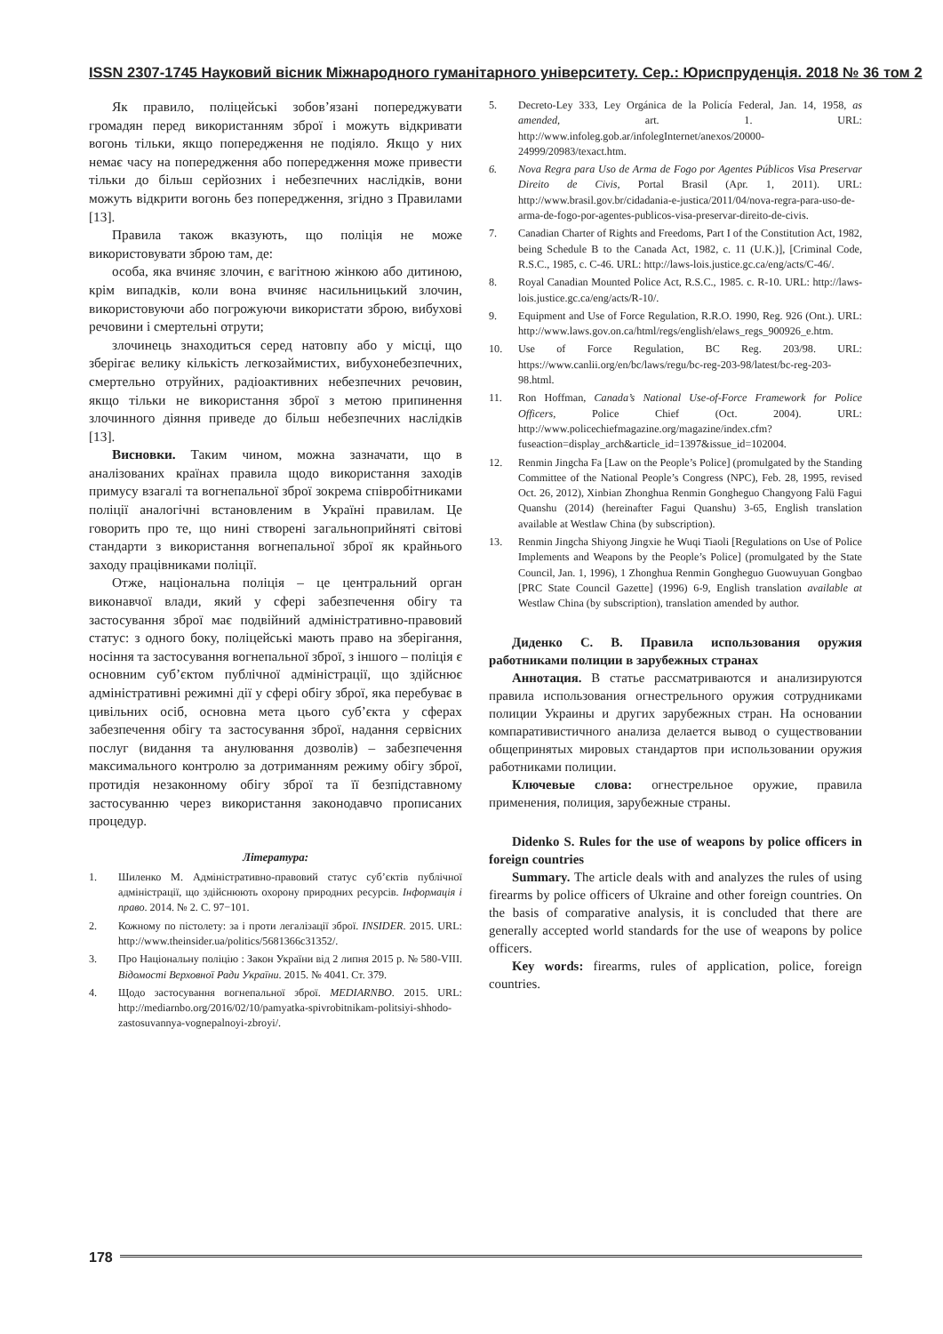ISSN 2307-1745 Науковий вісник Міжнародного гуманітарного університету. Сер.: Юриспруденція. 2018 № 36 том 2
Як правило, поліцейські зобов’язані попереджувати громадян перед використанням зброї і можуть відкривати вогонь тільки, якщо попередження не подіяло. Якщо у них немає часу на попередження або попередження може привести тільки до більш серйозних і небезпечних наслідків, вони можуть відкрити вогонь без попередження, згідно з Правилами [13].
Правила також вказують, що поліція не може використовувати зброю там, де:
особа, яка вчиняє злочин, є вагітною жінкою або дитиною, крім випадків, коли вона вчиняє насильницький злочин, використовуючи або погрожуючи використати зброю, вибухові речовини і смертельні отрути;
злочинець знаходиться серед натовпу або у місці, що зберігає велику кількість легкозаймистих, вибухонебезпечних, смертельно отруйних, радіоактивних небезпечних речовин, якщо тільки не використання зброї з метою припинення злочинного діяння приведе до більш небезпечних наслідків [13].
Висновки. Таким чином, можна зазначати, що в аналізованих країнах правила щодо використання заходів примусу взагалі та вогнепальної зброї зокрема співробітниками поліції аналогічні встановленим в Україні правилам. Це говорить про те, що нині створені загальноприйняті світові стандарти з використання вогнепальної зброї як крайнього заходу працівниками поліції.
Отже, національна поліція – це центральний орган виконавчої влади, який у сфері забезпечення обігу та застосування зброї має подвійний адміністративно-правовий статус: з одного боку, поліцейські мають право на зберігання, носіння та застосування вогнепальної зброї, з іншого – поліція є основним суб’єктом публічної адміністрації, що здійснює адміністративні режимні дії у сфері обігу зброї, яка перебуває в цивільних осіб, основна мета цього суб’єкта у сферах забезпечення обігу та застосування зброї, надання сервісних послуг (видання та анулювання дозволів) – забезпечення максимального контролю за дотриманням режиму обігу зброї, протидія незаконному обігу зброї та її безпідставному застосуванню через використання законодавчо прописаних процедур.
Література:
1. Шиленко М. Адміністративно-правовий статус суб’єктів публічної адміністрації, що здійснюють охорону природних ресурсів. Інформація і право. 2014. № 2. С. 97−101.
2. Кожному по пістолету: за і проти легалізації зброї. INSIDER. 2015. URL: http://www.theinsider.ua/politics/5681366c31352/.
3. Про Національну поліцію : Закон України від 2 липня 2015 р. № 580-VIII. Відомості Верховної Ради України. 2015. № 4041. Ст. 379.
4. Щодо застосування вогнепальної зброї. MEDIARNBO. 2015. URL: http://mediarnbo.org/2016/02/10/pamyatka-spivrobitnikam-politsiyi-shhodo-zastosuvannya-vognepalnoyi-zbroyi/.
5. Decreto-Ley 333, Ley Orgánica de la Policía Federal, Jan. 14, 1958, as amended, art. 1. URL: http://www.infoleg.gob.ar/infolegInternet/anexos/20000-24999/20983/texact.htm.
6. Nova Regra para Uso de Arma de Fogo por Agentes Públicos Visa Preservar Direito de Civis, Portal Brasil (Apr. 1, 2011). URL: http://www.brasil.gov.br/cidadania-e-justica/2011/04/nova-regra-para-uso-de-arma-de-fogo-por-agentes-publicos-visa-preservar-direito-de-civis.
7. Canadian Charter of Rights and Freedoms, Part I of the Constitution Act, 1982, being Schedule B to the Canada Act, 1982, c. 11 (U.K.)], [Criminal Code, R.S.C., 1985, c. C-46. URL: http://laws-lois.justice.gc.ca/eng/acts/C-46/.
8. Royal Canadian Mounted Police Act, R.S.C., 1985. c. R-10. URL: http://laws-lois.justice.gc.ca/eng/acts/R-10/.
9. Equipment and Use of Force Regulation, R.R.O. 1990, Reg. 926 (Ont.). URL: http://www.laws.gov.on.ca/html/regs/english/elaws_regs_900926_e.htm.
10. Use of Force Regulation, BC Reg. 203/98. URL: https://www.canlii.org/en/bc/laws/regu/bc-reg-203-98/latest/bc-reg-203-98.html.
11. Ron Hoffman, Canada’s National Use-of-Force Framework for Police Officers, Police Chief (Oct. 2004). URL: http://www.policechiefmagazine.org/magazine/index.cfm?fuseaction=display_arch&article_id=1397&issue_id=102004.
12. Renmin Jingcha Fa [Law on the People’s Police] (promulgated by the Standing Committee of the National People’s Congress (NPC), Feb. 28, 1995, revised Oct. 26, 2012), Xinbian Zhonghua Renmin Gongheguo Changyong Falü Fagui Quanshu (2014) (hereinafter Fagui Quanshu) 3-65, English translation available at Westlaw China (by subscription).
13. Renmin Jingcha Shiyong Jingxie he Wuqi Tiaoli [Regulations on Use of Police Implements and Weapons by the People’s Police] (promulgated by the State Council, Jan. 1, 1996), 1 Zhonghua Renmin Gongheguo Guowuyuan Gongbao [PRC State Council Gazette] (1996) 6-9, English translation available at Westlaw China (by subscription), translation amended by author.
Диденко С. В. Правила использования оружия работниками полиции в зарубежных странах
Аннотация. В статье рассматриваются и анализируются правила использования огнестрельного оружия сотрудниками полиции Украины и других зарубежных стран. На основании компаративистичного анализа делается вывод о существовании общепринятых мировых стандартов при использовании оружия работниками полиции.
Ключевые слова: огнестрельное оружие, правила применения, полиция, зарубежные страны.
Didenko S. Rules for the use of weapons by police officers in foreign countries
Summary. The article deals with and analyzes the rules of using firearms by police officers of Ukraine and other foreign countries. On the basis of comparative analysis, it is concluded that there are generally accepted world standards for the use of weapons by police officers.
Key words: firearms, rules of application, police, foreign countries.
178